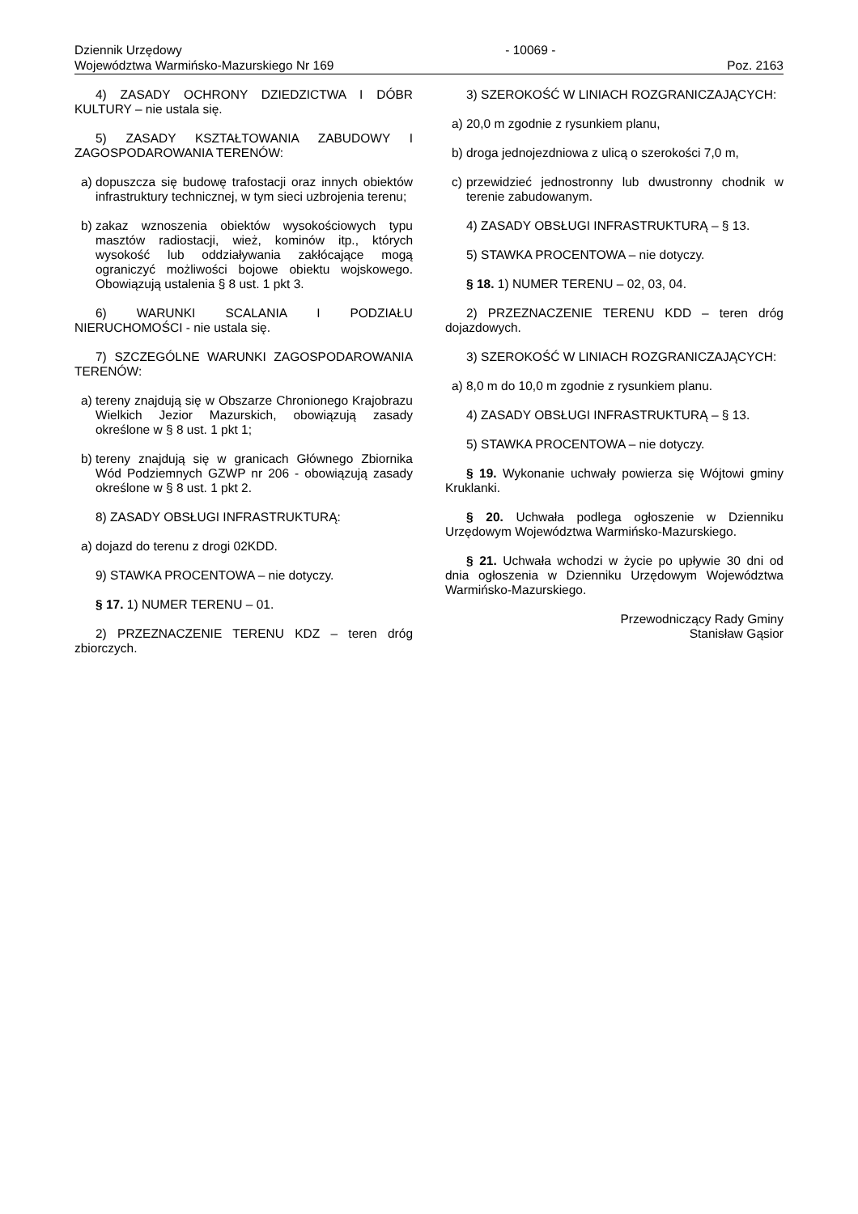Dziennik Urzędowy
Województwa Warmińsko-Mazurskiego Nr 169
- 10069 -
Poz. 2163
4) ZASADY OCHRONY DZIEDZICTWA I DÓBR KULTURY – nie ustala się.
5) ZASADY KSZTAŁTOWANIA ZABUDOWY I ZAGOSPODAROWANIA TERENÓW:
a) dopuszcza się budowę trafostacji oraz innych obiektów infrastruktury technicznej, w tym sieci uzbrojenia terenu;
b) zakaz wznoszenia obiektów wysokościowych typu masztów radiostacji, wież, kominów itp., których wysokość lub oddziaływania zakłócające mogą ograniczyć możliwości bojowe obiektu wojskowego. Obowiązują ustalenia § 8 ust. 1 pkt 3.
6) WARUNKI SCALANIA I PODZIAŁU NIERUCHOMOŚCI - nie ustala się.
7) SZCZEGÓLNE WARUNKI ZAGOSPODAROWANIA TERENÓW:
a) tereny znajdują się w Obszarze Chronionego Krajobrazu Wielkich Jezior Mazurskich, obowiązują zasady określone w § 8 ust. 1 pkt 1;
b) tereny znajdują się w granicach Głównego Zbiornika Wód Podziemnych GZWP nr 206 - obowiązują zasady określone w § 8 ust. 1 pkt 2.
8) ZASADY OBSŁUGI INFRASTRUKTURĄ:
a) dojazd do terenu z drogi 02KDD.
9) STAWKA PROCENTOWA – nie dotyczy.
§ 17. 1) NUMER TERENU – 01.
2) PRZEZNACZENIE TERENU KDZ – teren dróg zbiorczych.
3) SZEROKOŚĆ W LINIACH ROZGRANICZAJĄCYCH:
a) 20,0 m zgodnie z rysunkiem planu,
b) droga jednojezdniowa z ulicą o szerokości 7,0 m,
c) przewidzieć jednostronny lub dwustronny chodnik w terenie zabudowanym.
4) ZASADY OBSŁUGI INFRASTRUKTURĄ – § 13.
5) STAWKA PROCENTOWA – nie dotyczy.
§ 18. 1) NUMER TERENU – 02, 03, 04.
2) PRZEZNACZENIE TERENU KDD – teren dróg dojazdowych.
3) SZEROKOŚĆ W LINIACH ROZGRANICZAJĄCYCH:
a) 8,0 m do 10,0 m zgodnie z rysunkiem planu.
4) ZASADY OBSŁUGI INFRASTRUKTURĄ – § 13.
5) STAWKA PROCENTOWA – nie dotyczy.
§ 19. Wykonanie uchwały powierza się Wójtowi gminy Kruklanki.
§ 20. Uchwała podlega ogłoszenie w Dzienniku Urzędowym Województwa Warmińsko-Mazurskiego.
§ 21. Uchwała wchodzi w życie po upływie 30 dni od dnia ogłoszenia w Dzienniku Urzędowym Województwa Warmińsko-Mazurskiego.
Przewodniczący Rady Gminy
Stanisław Gąsior